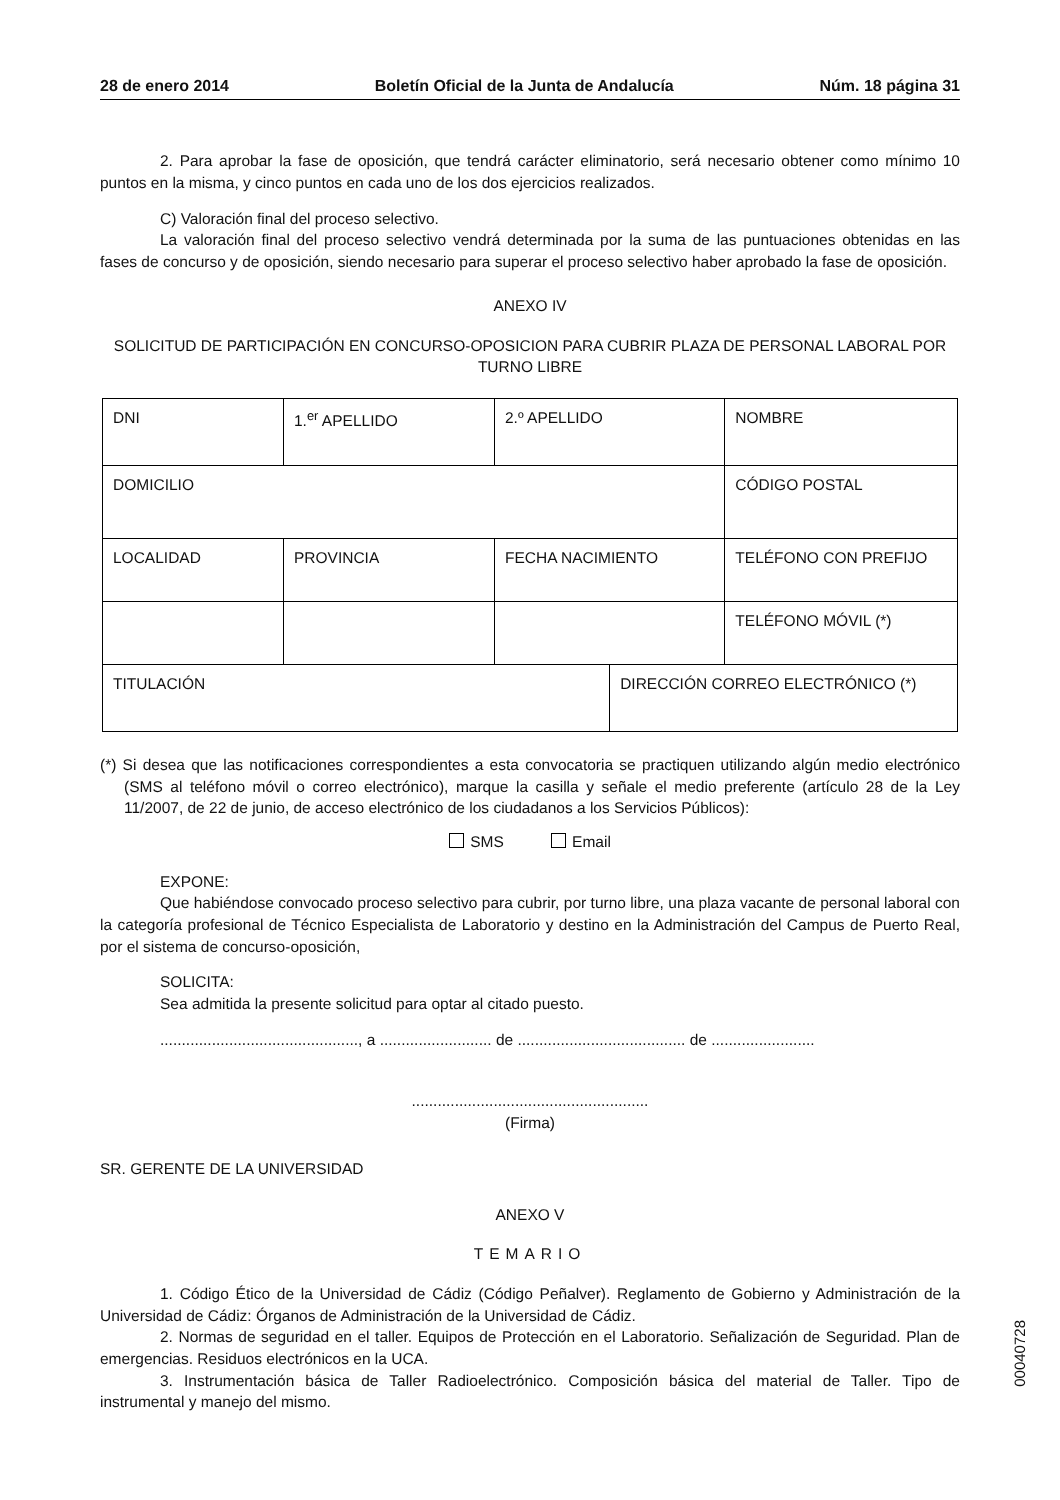28 de enero 2014 Boletín Oficial de la Junta de Andalucía Núm. 18 página 31
2. Para aprobar la fase de oposición, que tendrá carácter eliminatorio, será necesario obtener como mínimo 10 puntos en la misma, y cinco puntos en cada uno de los dos ejercicios realizados.
C) Valoración final del proceso selectivo.
La valoración final del proceso selectivo vendrá determinada por la suma de las puntuaciones obtenidas en las fases de concurso y de oposición, siendo necesario para superar el proceso selectivo haber aprobado la fase de oposición.
ANEXO IV
SOLICITUD DE PARTICIPACIÓN EN CONCURSO-OPOSICION PARA CUBRIR PLAZA DE PERSONAL LABORAL POR TURNO LIBRE
| DNI | 1.<sup>er</sup> APELLIDO | 2.º APELLIDO | | NOMBRE |
| DOMICILIO | | | | CÓDIGO POSTAL |
| LOCALIDAD | PROVINCIA | FECHA NACIMIENTO | | TELÉFONO CON PREFIJO |
| | | | | TELÉFONO MÓVIL (*) |
| TITULACIÓN | | | DIRECCIÓN CORREO ELECTRÓNICO (*) | |
(*) Si desea que las notificaciones correspondientes a esta convocatoria se practiquen utilizando algún medio electrónico (SMS al teléfono móvil o correo electrónico), marque la casilla y señale el medio preferente (artículo 28 de la Ley 11/2007, de 22 de junio, de acceso electrónico de los ciudadanos a los Servicios Públicos):
SMS Email
EXPONE:
Que habiéndose convocado proceso selectivo para cubrir, por turno libre, una plaza vacante de personal laboral con la categoría profesional de Técnico Especialista de Laboratorio y destino en la Administración del Campus de Puerto Real, por el sistema de concurso-oposición,
SOLICITA:
Sea admitida la presente solicitud para optar al citado puesto.
.............................................., a .......................... de ....................................... de ........................
.......................................................
(Firma)
SR. GERENTE DE LA UNIVERSIDAD
ANEXO V
TEMARIO
1. Código Ético de la Universidad de Cádiz (Código Peñalver). Reglamento de Gobierno y Administración de la Universidad de Cádiz: Órganos de Administración de la Universidad de Cádiz.
2. Normas de seguridad en el taller. Equipos de Protección en el Laboratorio. Señalización de Seguridad. Plan de emergencias. Residuos electrónicos en la UCA.
3. Instrumentación básica de Taller Radioelectrónico. Composición básica del material de Taller. Tipo de instrumental y manejo del mismo.
00040728